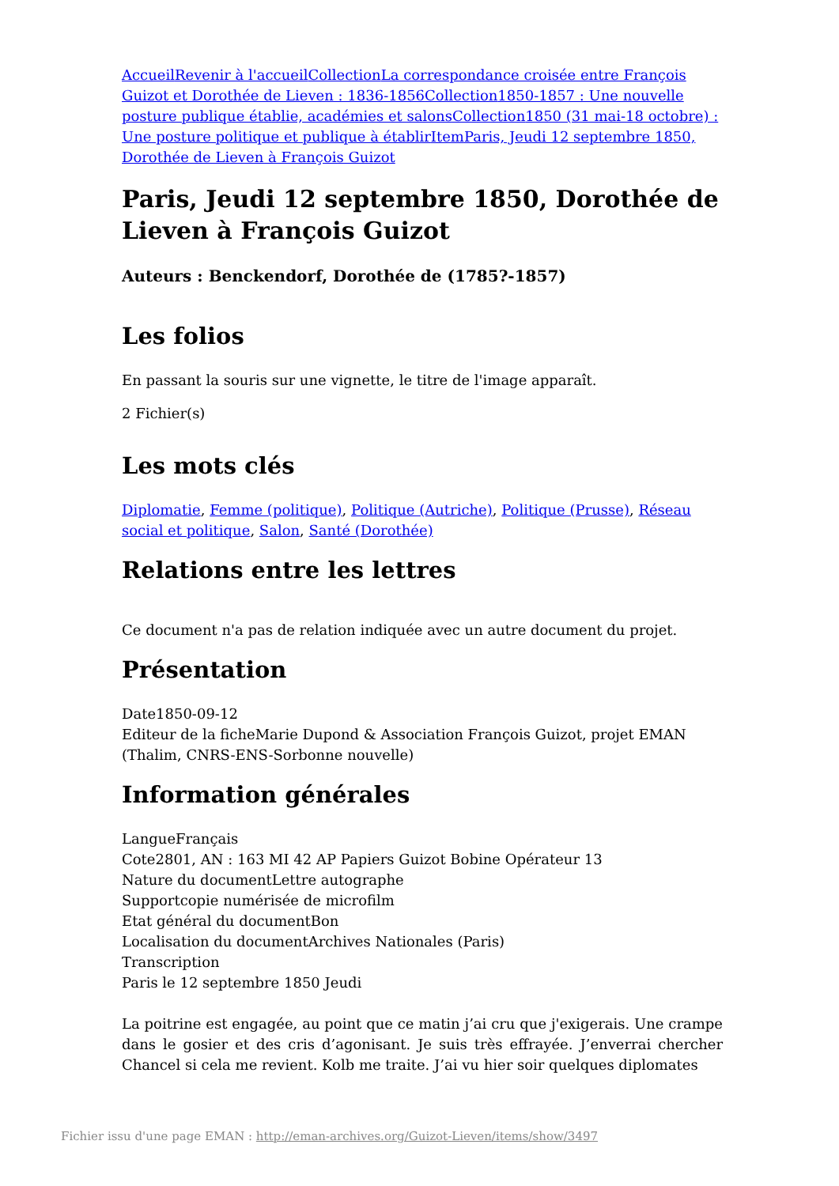Accueil Revenir à l'accueil Collection La correspondance croisée entre François Guizot et Dorothée de Lieven : 1836-1856 Collection 1850-1857 : Une nouvelle posture publique établie, académies et salons Collection 1850 (31 mai-18 octobre) : Une posture politique et publique à établir Item Paris, Jeudi 12 septembre 1850, Dorothée de Lieven à François Guizot
Paris, Jeudi 12 septembre 1850, Dorothée de Lieven à François Guizot
Auteurs : Benckendorf, Dorothée de (1785?-1857)
Les folios
En passant la souris sur une vignette, le titre de l'image apparaît.
2 Fichier(s)
Les mots clés
Diplomatie, Femme (politique), Politique (Autriche), Politique (Prusse), Réseau social et politique, Salon, Santé (Dorothée)
Relations entre les lettres
Ce document n'a pas de relation indiquée avec un autre document du projet.
Présentation
Date1850-09-12
Editeur de la ficheMarie Dupond & Association François Guizot, projet EMAN (Thalim, CNRS-ENS-Sorbonne nouvelle)
Information générales
LangueFrançais
Cote2801, AN : 163 MI 42 AP Papiers Guizot Bobine Opérateur 13
Nature du documentLettre autographe
Supportcopie numérisée de microfilm
Etat général du documentBon
Localisation du documentArchives Nationales (Paris)
Transcription
Paris le 12 septembre 1850 Jeudi
La poitrine est engagée, au point que ce matin j’ai cru que j'exigerais. Une crampe dans le gosier et des cris d’agonisant. Je suis très effrayée. J’enverrai chercher Chancel si cela me revient. Kolb me traite. J’ai vu hier soir quelques diplomates
Fichier issu d'une page EMAN : http://eman-archives.org/Guizot-Lieven/items/show/3497